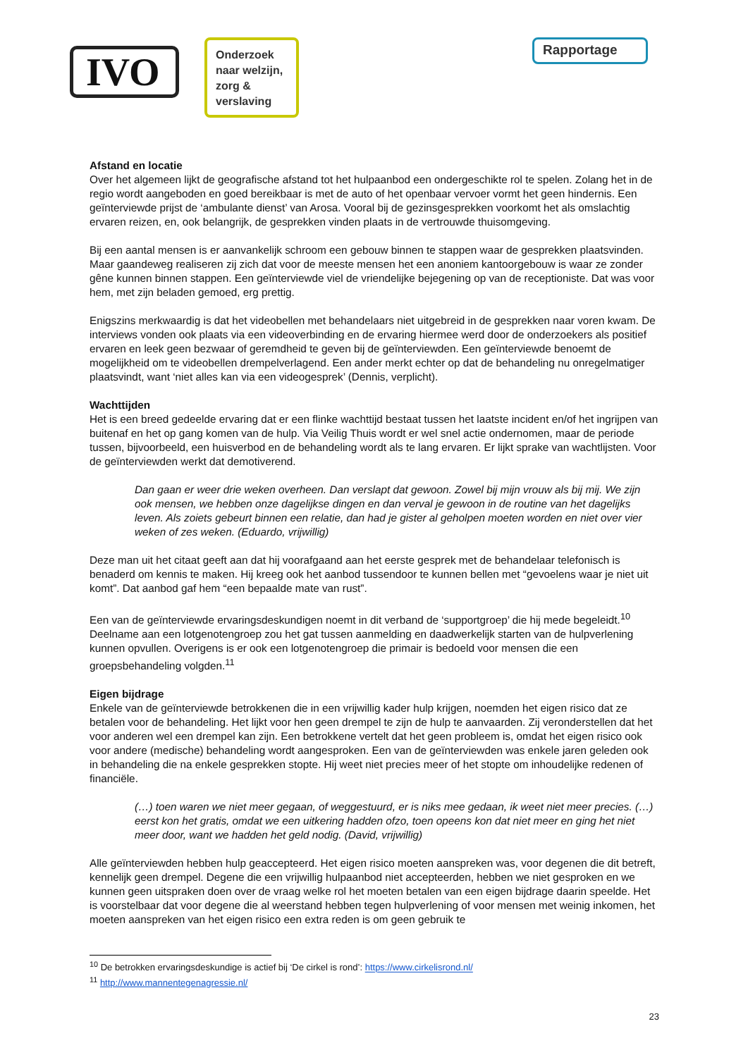IVO
Onderzoek naar welzijn, zorg & verslaving
Rapportage
Afstand en locatie
Over het algemeen lijkt de geografische afstand tot het hulpaanbod een ondergeschikte rol te spelen. Zolang het in de regio wordt aangeboden en goed bereikbaar is met de auto of het openbaar vervoer vormt het geen hindernis. Een geïnterviewde prijst de ‘ambulante dienst’ van Arosa. Vooral bij de gezinsgesprekken voorkomt het als omslachtig ervaren reizen, en, ook belangrijk, de gesprekken vinden plaats in de vertrouwde thuisomgeving.
Bij een aantal mensen is er aanvankelijk schroom een gebouw binnen te stappen waar de gesprekken plaatsvinden. Maar gaandeweg realiseren zij zich dat voor de meeste mensen het een anoniem kantoorgebouw is waar ze zonder gêne kunnen binnen stappen. Een geïnterviewde viel de vriendelijke bejegening op van de receptioniste. Dat was voor hem, met zijn beladen gemoed, erg prettig.
Enigszins merkwaardig is dat het videobellen met behandelaars niet uitgebreid in de gesprekken naar voren kwam. De interviews vonden ook plaats via een videoverbinding en de ervaring hiermee werd door de onderzoekers als positief ervaren en leek geen bezwaar of geremdheid te geven bij de geïnterviewden. Een geïnterviewde benoemt de mogelijkheid om te videobellen drempelverlagend. Een ander merkt echter op dat de behandeling nu onregelmatiger plaatsvindt, want ‘niet alles kan via een videogesprek’ (Dennis, verplicht).
Wachttijden
Het is een breed gedeelde ervaring dat er een flinke wachttijd bestaat tussen het laatste incident en/of het ingrijpen van buitenaf en het op gang komen van de hulp. Via Veilig Thuis wordt er wel snel actie ondernomen, maar de periode tussen, bijvoorbeeld, een huisverbod en de behandeling wordt als te lang ervaren. Er lijkt sprake van wachtlijsten. Voor de geïnterviewden werkt dat demotiverend.
Dan gaan er weer drie weken overheen. Dan verslapt dat gewoon. Zowel bij mijn vrouw als bij mij. We zijn ook mensen, we hebben onze dagelijkse dingen en dan verval je gewoon in de routine van het dagelijks leven. Als zoiets gebeurt binnen een relatie, dan had je gister al geholpen moeten worden en niet over vier weken of zes weken. (Eduardo, vrijwillig)
Deze man uit het citaat geeft aan dat hij voorafgaand aan het eerste gesprek met de behandelaar telefonisch is benaderd om kennis te maken. Hij kreeg ook het aanbod tussendoor te kunnen bellen met “gevoelens waar je niet uit komt”. Dat aanbod gaf hem “een bepaalde mate van rust”.
Een van de geïnterviewde ervaringsdeskundigen noemt in dit verband de ‘supportgroep’ die hij mede begeleidt.<sup>10</sup> Deelname aan een lotgenotengroep zou het gat tussen aanmelding en daadwerkelijk starten van de hulpverlening kunnen opvullen. Overigens is er ook een lotgenotengroep die primair is bedoeld voor mensen die een groepsbehandeling volgden.<sup>11</sup>
Eigen bijdrage
Enkele van de geïnterviewde betrokkenen die in een vrijwillig kader hulp krijgen, noemden het eigen risico dat ze betalen voor de behandeling. Het lijkt voor hen geen drempel te zijn de hulp te aanvaarden. Zij veronderstellen dat het voor anderen wel een drempel kan zijn. Een betrokkene vertelt dat het geen probleem is, omdat het eigen risico ook voor andere (medische) behandeling wordt aangesproken. Een van de geïnterviewden was enkele jaren geleden ook in behandeling die na enkele gesprekken stopte. Hij weet niet precies meer of het stopte om inhoudelijke redenen of financiële.
(…) toen waren we niet meer gegaan, of weggestuurd, er is niks mee gedaan, ik weet niet meer precies. (…) eerst kon het gratis, omdat we een uitkering hadden ofzo, toen opeens kon dat niet meer en ging het niet meer door, want we hadden het geld nodig. (David, vrijwillig)
Alle geïnterviewden hebben hulp geaccepteerd. Het eigen risico moeten aanspreken was, voor degenen die dit betreft, kennelijk geen drempel. Degene die een vrijwillig hulpaanbod niet accepteerden, hebben we niet gesproken en we kunnen geen uitspraken doen over de vraag welke rol het moeten betalen van een eigen bijdrage daarin speelde. Het is voorstelbaar dat voor degene die al weerstand hebben tegen hulpverlening of voor mensen met weinig inkomen, het moeten aanspreken van het eigen risico een extra reden is om geen gebruik te
<sup>10</sup> De betrokken ervaringsdeskundige is actief bij ‘De cirkel is rond’: https://www.cirkelisrond.nl/
<sup>11</sup> http://www.mannentegenagressie.nl/
23